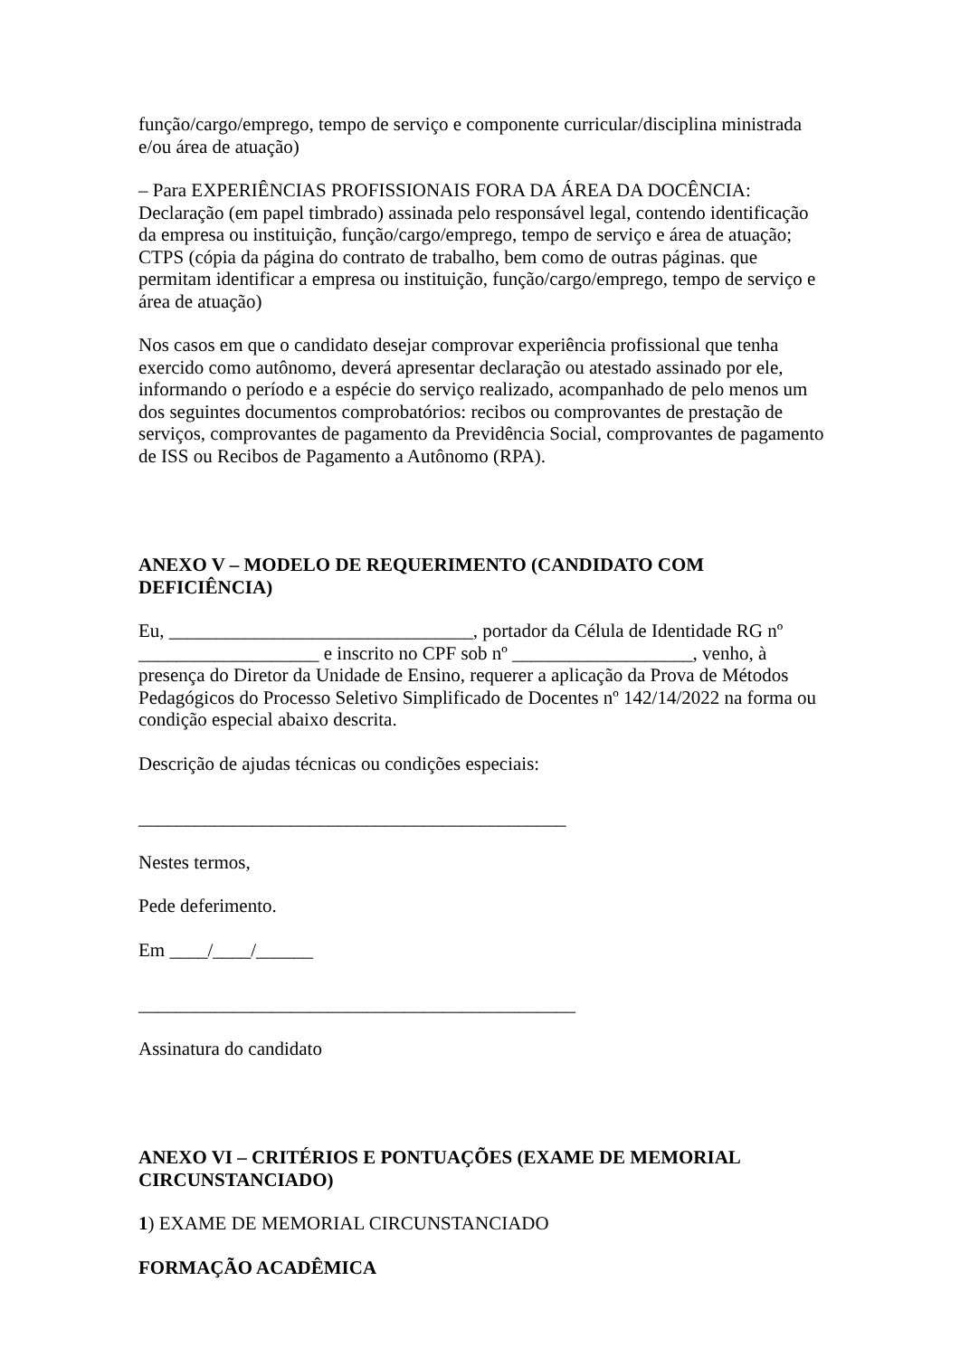função/cargo/emprego, tempo de serviço e componente curricular/disciplina ministrada e/ou área de atuação)
– Para EXPERIÊNCIAS PROFISSIONAIS FORA DA ÁREA DA DOCÊNCIA: Declaração (em papel timbrado) assinada pelo responsável legal, contendo identificação da empresa ou instituição, função/cargo/emprego, tempo de serviço e área de atuação; CTPS (cópia da página do contrato de trabalho, bem como de outras páginas. que permitam identificar a empresa ou instituição, função/cargo/emprego, tempo de serviço e área de atuação)
Nos casos em que o candidato desejar comprovar experiência profissional que tenha exercido como autônomo, deverá apresentar declaração ou atestado assinado por ele, informando o período e a espécie do serviço realizado, acompanhado de pelo menos um dos seguintes documentos comprobatórios: recibos ou comprovantes de prestação de serviços, comprovantes de pagamento da Previdência Social, comprovantes de pagamento de ISS ou Recibos de Pagamento a Autônomo (RPA).
ANEXO V – MODELO DE REQUERIMENTO (CANDIDATO COM DEFICIÊNCIA)
Eu, ________________________________, portador da Célula de Identidade RG nº ___________________ e inscrito no CPF sob nº ___________________, venho, à presença do Diretor da Unidade de Ensino, requerer a aplicação da Prova de Métodos Pedagógicos do Processo Seletivo Simplificado de Docentes nº 142/14/2022 na forma ou condição especial abaixo descrita.
Descrição de ajudas técnicas ou condições especiais:
_____________________________________________
Nestes termos,
Pede deferimento.
Em ____/____/______
______________________________________________
Assinatura do candidato
ANEXO VI – CRITÉRIOS E PONTUAÇÕES (EXAME DE MEMORIAL CIRCUNSTANCIADO)
1) EXAME DE MEMORIAL CIRCUNSTANCIADO
FORMAÇÃO ACADÊMICA